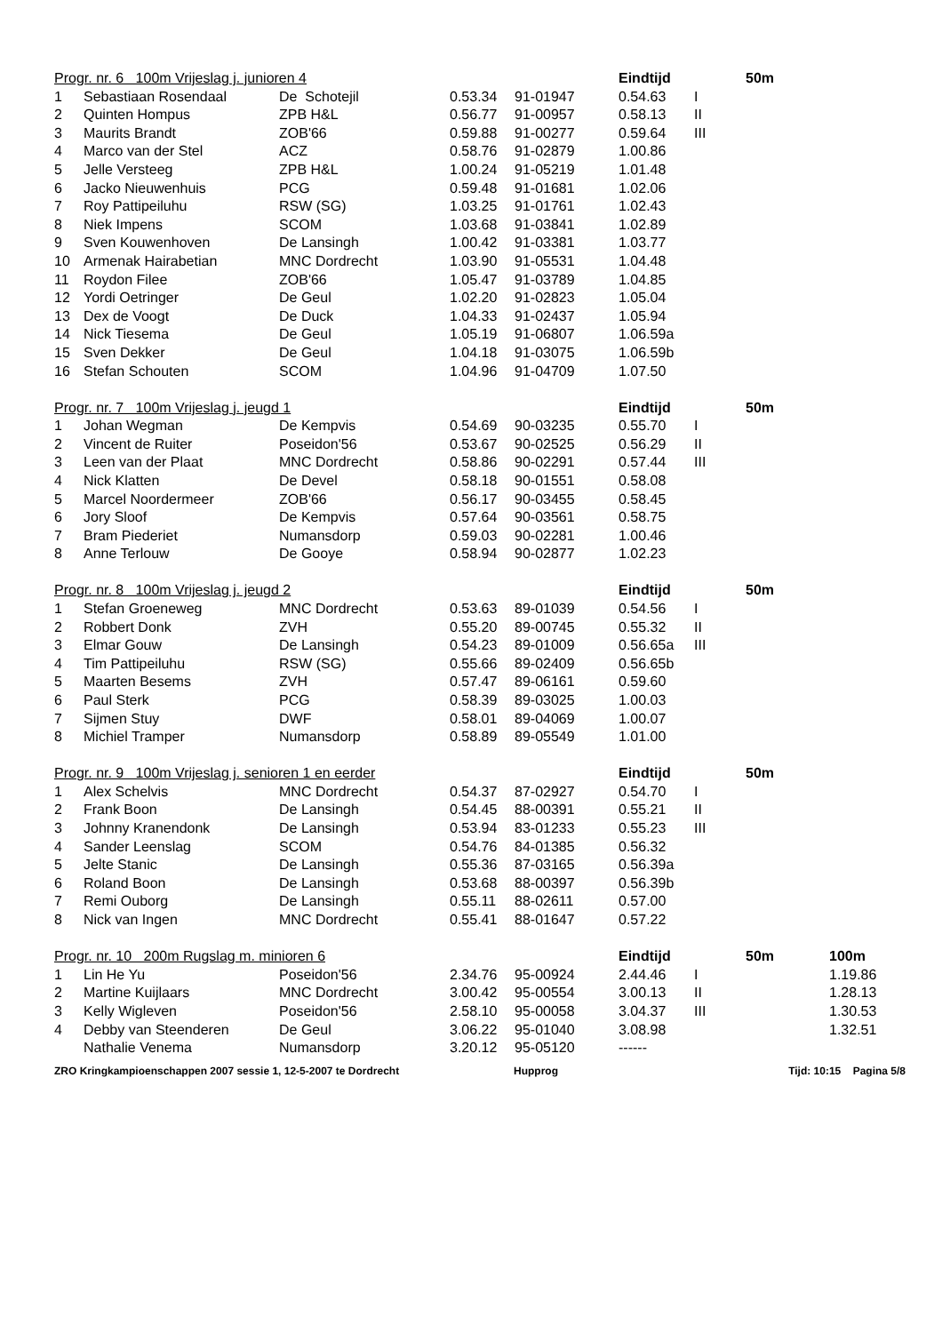| Progr. nr. 6 100m Vrijeslag j. junioren 4 | | | | | Eindtijd | | 50m |
| --- | --- | --- | --- | --- | --- | --- | --- |
| 1 | Sebastiaan Rosendaal | De Schotejil | 0.53.34 | 91-01947 | 0.54.63 | I | |
| 2 | Quinten Hompus | ZPB H&L | 0.56.77 | 91-00957 | 0.58.13 | II | |
| 3 | Maurits Brandt | ZOB'66 | 0.59.88 | 91-00277 | 0.59.64 | III | |
| 4 | Marco van der Stel | ACZ | 0.58.76 | 91-02879 | 1.00.86 | | |
| 5 | Jelle Versteeg | ZPB H&L | 1.00.24 | 91-05219 | 1.01.48 | | |
| 6 | Jacko Nieuwenhuis | PCG | 0.59.48 | 91-01681 | 1.02.06 | | |
| 7 | Roy Pattipeiluhu | RSW (SG) | 1.03.25 | 91-01761 | 1.02.43 | | |
| 8 | Niek Impens | SCOM | 1.03.68 | 91-03841 | 1.02.89 | | |
| 9 | Sven Kouwenhoven | De Lansingh | 1.00.42 | 91-03381 | 1.03.77 | | |
| 10 | Armenak Hairabetian | MNC Dordrecht | 1.03.90 | 91-05531 | 1.04.48 | | |
| 11 | Roydon Filee | ZOB'66 | 1.05.47 | 91-03789 | 1.04.85 | | |
| 12 | Yordi Oetringer | De Geul | 1.02.20 | 91-02823 | 1.05.04 | | |
| 13 | Dex de Voogt | De Duck | 1.04.33 | 91-02437 | 1.05.94 | | |
| 14 | Nick Tiesema | De Geul | 1.05.19 | 91-06807 | 1.06.59a | | |
| 15 | Sven Dekker | De Geul | 1.04.18 | 91-03075 | 1.06.59b | | |
| 16 | Stefan Schouten | SCOM | 1.04.96 | 91-04709 | 1.07.50 | | |
| Progr. nr. 7 100m Vrijeslag j. jeugd 1 | | | | | Eindtijd | | 50m |
| --- | --- | --- | --- | --- | --- | --- | --- |
| 1 | Johan Wegman | De Kempvis | 0.54.69 | 90-03235 | 0.55.70 | I | |
| 2 | Vincent de Ruiter | Poseidon'56 | 0.53.67 | 90-02525 | 0.56.29 | II | |
| 3 | Leen van der Plaat | MNC Dordrecht | 0.58.86 | 90-02291 | 0.57.44 | III | |
| 4 | Nick Klatten | De Devel | 0.58.18 | 90-01551 | 0.58.08 | | |
| 5 | Marcel Noordermeer | ZOB'66 | 0.56.17 | 90-03455 | 0.58.45 | | |
| 6 | Jory Sloof | De Kempvis | 0.57.64 | 90-03561 | 0.58.75 | | |
| 7 | Bram Piederiet | Numansdorp | 0.59.03 | 90-02281 | 1.00.46 | | |
| 8 | Anne Terlouw | De Gooye | 0.58.94 | 90-02877 | 1.02.23 | | |
| Progr. nr. 8 100m Vrijeslag j. jeugd 2 | | | | | Eindtijd | | 50m |
| --- | --- | --- | --- | --- | --- | --- | --- |
| 1 | Stefan Groeneweg | MNC Dordrecht | 0.53.63 | 89-01039 | 0.54.56 | I | |
| 2 | Robbert Donk | ZVH | 0.55.20 | 89-00745 | 0.55.32 | II | |
| 3 | Elmar Gouw | De Lansingh | 0.54.23 | 89-01009 | 0.56.65a | III | |
| 4 | Tim Pattipeiluhu | RSW (SG) | 0.55.66 | 89-02409 | 0.56.65b | | |
| 5 | Maarten Besems | ZVH | 0.57.47 | 89-06161 | 0.59.60 | | |
| 6 | Paul Sterk | PCG | 0.58.39 | 89-03025 | 1.00.03 | | |
| 7 | Sijmen Stuy | DWF | 0.58.01 | 89-04069 | 1.00.07 | | |
| 8 | Michiel Tramper | Numansdorp | 0.58.89 | 89-05549 | 1.01.00 | | |
| Progr. nr. 9 100m Vrijeslag j. senioren 1 en eerder | | | | | Eindtijd | | 50m |
| --- | --- | --- | --- | --- | --- | --- | --- |
| 1 | Alex Schelvis | MNC Dordrecht | 0.54.37 | 87-02927 | 0.54.70 | I | |
| 2 | Frank Boon | De Lansingh | 0.54.45 | 88-00391 | 0.55.21 | II | |
| 3 | Johnny Kranendonk | De Lansingh | 0.53.94 | 83-01233 | 0.55.23 | III | |
| 4 | Sander Leenslag | SCOM | 0.54.76 | 84-01385 | 0.56.32 | | |
| 5 | Jelte Stanic | De Lansingh | 0.55.36 | 87-03165 | 0.56.39a | | |
| 6 | Roland Boon | De Lansingh | 0.53.68 | 88-00397 | 0.56.39b | | |
| 7 | Remi Ouborg | De Lansingh | 0.55.11 | 88-02611 | 0.57.00 | | |
| 8 | Nick van Ingen | MNC Dordrecht | 0.55.41 | 88-01647 | 0.57.22 | | |
| Progr. nr. 10 200m Rugslag m. minioren 6 | | | | | Eindtijd | | 50m | 100m |
| --- | --- | --- | --- | --- | --- | --- | --- | --- |
| 1 | Lin He Yu | Poseidon'56 | 2.34.76 | 95-00924 | 2.44.46 | I | | 1.19.86 |
| 2 | Martine Kuijlaars | MNC Dordrecht | 3.00.42 | 95-00554 | 3.00.13 | II | | 1.28.13 |
| 3 | Kelly Wigleven | Poseidon'56 | 2.58.10 | 95-00058 | 3.04.37 | III | | 1.30.53 |
| 4 | Debby van Steenderen | De Geul | 3.06.22 | 95-01040 | 3.08.98 | | | 1.32.51 |
| | Nathalie Venema | Numansdorp | 3.20.12 | 95-05120 | ------ | | | |
ZRO Kringkampioenschappen 2007 sessie 1, 12-5-2007 te Dordrecht Hupprog Tijd: 10:15 Pagina 5/8